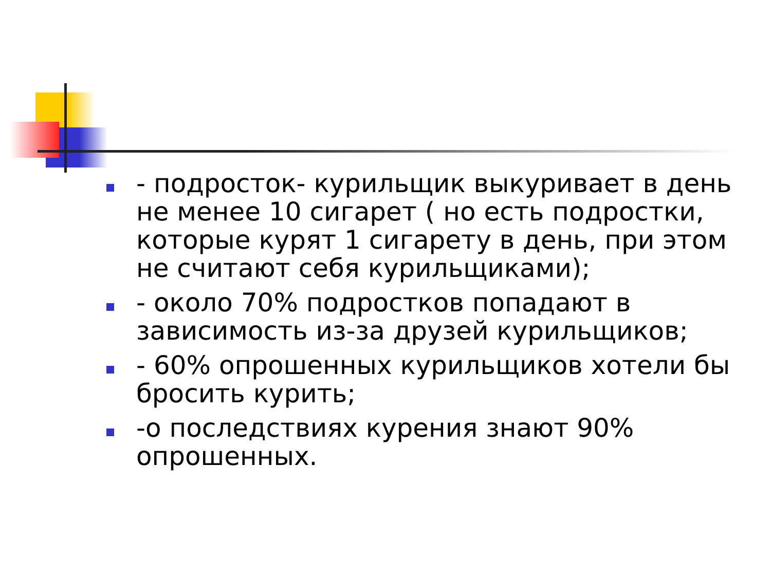- подросток- курильщик выкуривает в день не менее 10 сигарет ( но есть подростки, которые курят 1 сигарету в день, при этом не считают себя курильщиками);
- около 70% подростков попадают в зависимость из-за друзей курильщиков;
- 60% опрошенных курильщиков хотели бы бросить курить;
-о последствиях курения знают 90% опрошенных.